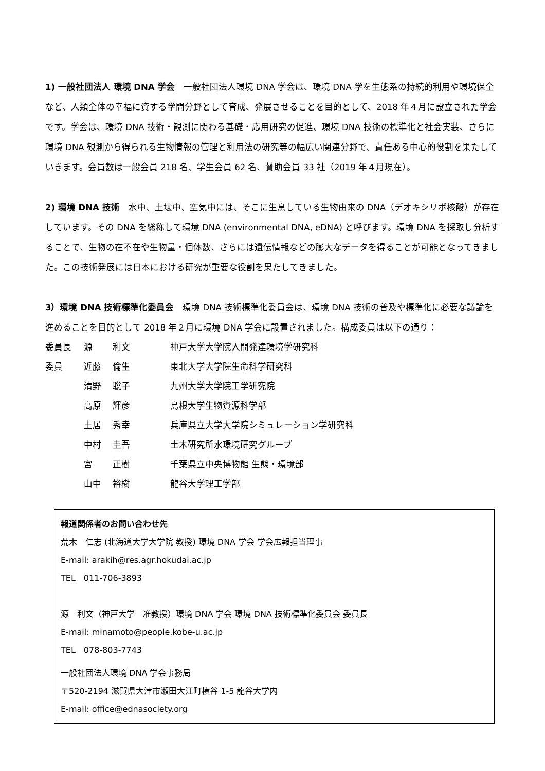1) 一般社団法人 環境 DNA 学会　一般社団法人環境 DNA 学会は、環境 DNA 学を生態系の持続的利用や環境保全など、人類全体の幸福に資する学問分野として育成、発展させることを目的として、2018 年４月に設立された学会です。学会は、環境 DNA 技術・観測に関わる基礎・応用研究の促進、環境 DNA 技術の標準化と社会実装、さらに環境 DNA 観測から得られる生物情報の管理と利用法の研究等の幅広い関連分野で、責任ある中心的役割を果たしていきます。会員数は一般会員 218 名、学生会員 62 名、賛助会員 33 社（2019 年４月現在）。
2) 環境 DNA 技術　水中、土壌中、空気中には、そこに生息している生物由来の DNA（デオキシリボ核酸）が存在しています。その DNA を総称して環境 DNA (environmental DNA, eDNA) と呼びます。環境 DNA を採取し分析することで、生物の在不在や生物量・個体数、さらには遺伝情報などの膨大なデータを得ることが可能となってきました。この技術発展には日本における研究が重要な役割を果たしてきました。
3）環境 DNA 技術標準化委員会　環境 DNA 技術標準化委員会は、環境 DNA 技術の普及や標準化に必要な議論を進めることを目的として 2018 年２月に環境 DNA 学会に設置されました。構成委員は以下の通り：
| 委員長 | 源 | 利文 | 神戸大学大学院人間発達環境学研究科 |
| 委員 | 近藤 | 倫生 | 東北大学大学院生命科学研究科 |
| | 清野 | 聡子 | 九州大学大学院工学研究院 |
| | 高原 | 輝彦 | 島根大学生物資源科学部 |
| | 土居 | 秀幸 | 兵庫県立大学大学院シミュレーション学研究科 |
| | 中村 | 圭吾 | 土木研究所水環境研究グループ |
| | 宮 | 正樹 | 千葉県立中央博物館 生態・環境部 |
| | 山中 | 裕樹 | 龍谷大学理工学部 |
報道関係者のお問い合わせ先
荒木　仁志 (北海道大学大学院 教授) 環境 DNA 学会 学会広報担当理事
E-mail: arakih@res.agr.hokudai.ac.jp
TEL　011-706-3893
源　利文（神戸大学　准教授）環境 DNA 学会 環境 DNA 技術標準化委員会 委員長
E-mail: minamoto@people.kobe-u.ac.jp
TEL　078-803-7743
一般社団法人環境 DNA 学会事務局
〒520-2194 滋賀県大津市瀬田大江町横谷 1-5 龍谷大学内
E-mail: office@ednasociety.org